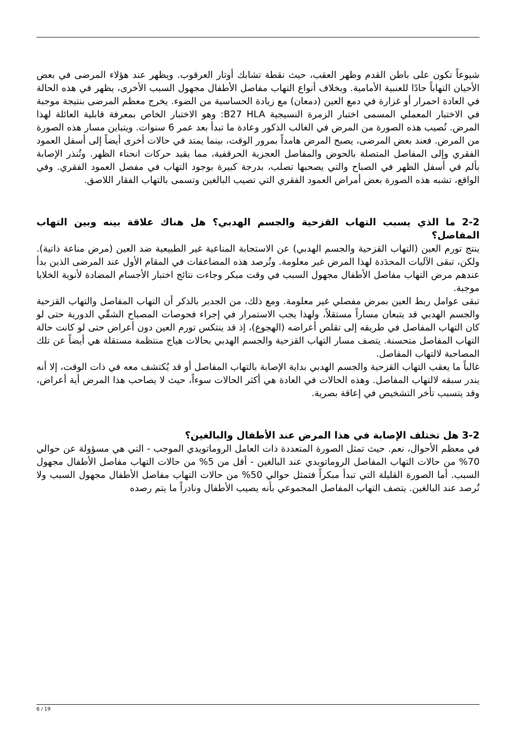شيوعاً تكون على باطن القدم وظهر العقب، حيث نقطة تشابك أوتار العرقوب. ويظهر عند هؤلاء المرضى في بعض الأحيان التهاباً حادًا للعنبية الأمامية. وبخلاف أنواع التهاب مفاصل الأطفال مجهول السبب الأخرى، يظهر في هذه الحالة في العادة احمرار أو غزارة في دمع العين (دمعان) مع زيادة الحساسية من الضوء. يخرج معظم المرضى بنتيجة موجبة في الاختبار المعملي المسمى اختبار الزمرة النسيجية B27 HLA: وهو الاختبار الخاص بمعرفة قابلية العائلة لهذا المرض. تُصيب هذه الصورة من المرض في الغالب الذكور وعادة ما تبدأ بعد عمر 6 سنوات. ويتباين مسار هذه الصورة من المرض. فعند بعض المرضى، يصبح المرض هامداً بمرور الوقت، بينما يمتد في حالات أخرى أيضاً إلى أسفل العمود الفقري وإلى المفاصل المتصلة بالحوض والمفاصل العجزية الحرقفية، مما يقيد حركات انحناء الظهر. وتُنذر الإصابة بألم في أسفل الظهر في الصباح والتي يصحبها تصلب، بدرجة كبيرة بوجود التهاب في مفصل العمود الفقري. وفي الواقع، تشبه هذه الصورة بعض أمراض العمود الفقري التي تصيب البالغين وتسمى بالتهاب الفقار اللاصق.
2-2 ما الذي يسبب التهاب القزحية والجسم الهدبي؟ هل هناك علاقة بينه وبين التهاب المفاصل؟
ينتج تورم العين (التهاب القزحية والجسم الهدبي) عن الاستجابة المناعية غير الطبيعية ضد العين (مرض مناعة ذاتية). ولكن، تبقى الآليات المحدَدة لهذا المرض غير معلومة. وتُرصد هذه المضاعفات في المقام الأول عند المرضى الذين بدأ عندهم مرض التهاب مفاصل الأطفال مجهول السبب في وقت مبكر وجاءت نتائج اختبار الأجسام المضادة لأنوية الخلايا موجبة.
تبقى عوامل ربط العين بمرض مفصلي غير معلومة. ومع ذلك، من الجدير بالذكر أن التهاب المفاصل والتهاب القزحية والجسم الهدبي قد يتبعان مساراً مستقلاً، ولهذا يجب الاستمرار في إجراء فحوصات المصباح الشقّي الدورية حتى لو كان التهاب المفاصل في طريقه إلى تقلص أعراضه (الهجوع)، إذ قد ينتكس تورم العين دون أعراض حتى لو كانت حالة التهاب المفاصل متحسنة. يتصف مسار التهاب القزحية والجسم الهدبي بحالات هياج منتظمة مستقلة هي أيضاً عن تلك المصاحبة لالتهاب المفاصل.
غالباً ما يعقب التهاب القزحية والجسم الهدبي بداية الإصابة بالتهاب المفاصل أو قد يُكتشف معه في ذات الوقت، إلا أنه يندر سبقه لالتهاب المفاصل. وهذه الحالات في العادة هي أكثر الحالات سوءاً، حيث لا يصاحب هذا المرض أية أعراض، وقد يتسبب تأخر التشخيص في إعاقة بصرية.
3-2 هل تختلف الإصابة في هذا المرض عند الأطفال والبالغين؟
في معظم الأحوال، نعم. حيث تمثل الصورة المتعددة ذات العامل الروماتويدي الموجب - التي هي مسؤولة عن حوالي 70% من حالات التهاب المفاصل الروماتويدي عند البالغين - أقل من 5% من حالات التهاب مفاصل الأطفال مجهول السبب. أما الصورة القليلة التي تبدأ مبكراً فتمثل حوالي 50% من حالات التهاب مفاصل الأطفال مجهول السبب ولا تُرصد عند البالغين. يتصف التهاب المفاصل المجموعي بأنه يصيب الأطفال ونادراً ما يتم رصده
6 / 19